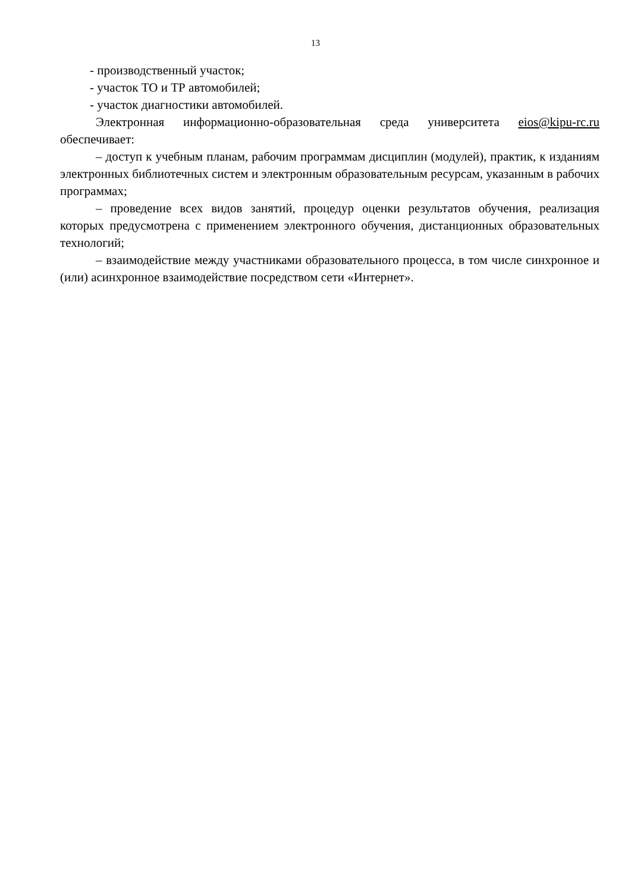13
- производственный участок;
- участок ТО и ТР автомобилей;
- участок диагностики автомобилей.
Электронная информационно-образовательная среда университета eios@kipu-rc.ru обеспечивает:
– доступ к учебным планам, рабочим программам дисциплин (модулей), практик, к изданиям электронных библиотечных систем и электронным образовательным ресурсам, указанным в рабочих программах;
– проведение всех видов занятий, процедур оценки результатов обучения, реализация которых предусмотрена с применением электронного обучения, дистанционных образовательных технологий;
– взаимодействие между участниками образовательного процесса, в том числе синхронное и (или) асинхронное взаимодействие посредством сети «Интернет».